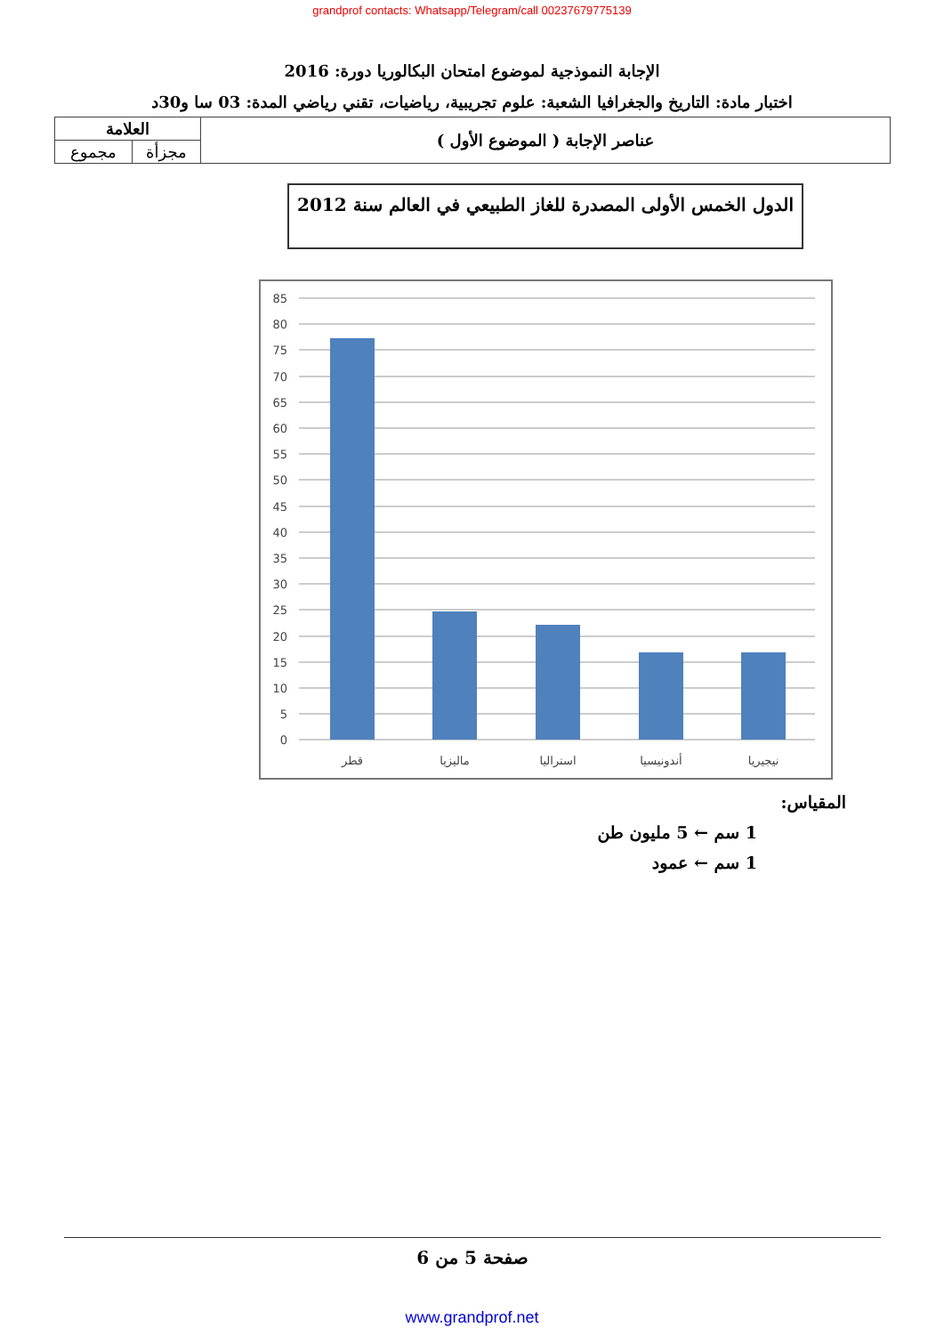grandprof contacts: Whatsapp/Telegram/call 00237679775139
الإجابة النموذجية لموضوع امتحان البكالوريا دورة: 2016
اختبار مادة: التاريخ والجغرافيا الشعبة: علوم تجريبية، رياضيات، تقني رياضي المدة: 03 سا و30د
| عناصر الإجابة ( الموضوع الأول ) | العلامة | |
| --- | --- | --- |
| | مجزأة | مجموع |
الدول الخمس الأولى المصدرة للغاز الطبيعي في العالم سنة 2012
85
80
75
70
65
60
55
50
45
40
35
30
25
20
15
10
5
0
قطر
ماليزيا
استراليا
أندونيسيا
نيجيريا
المقياس:
1 سم ← 5 مليون طن
1 سم ← عمود
صفحة 5 من 6
www.grandprof.net